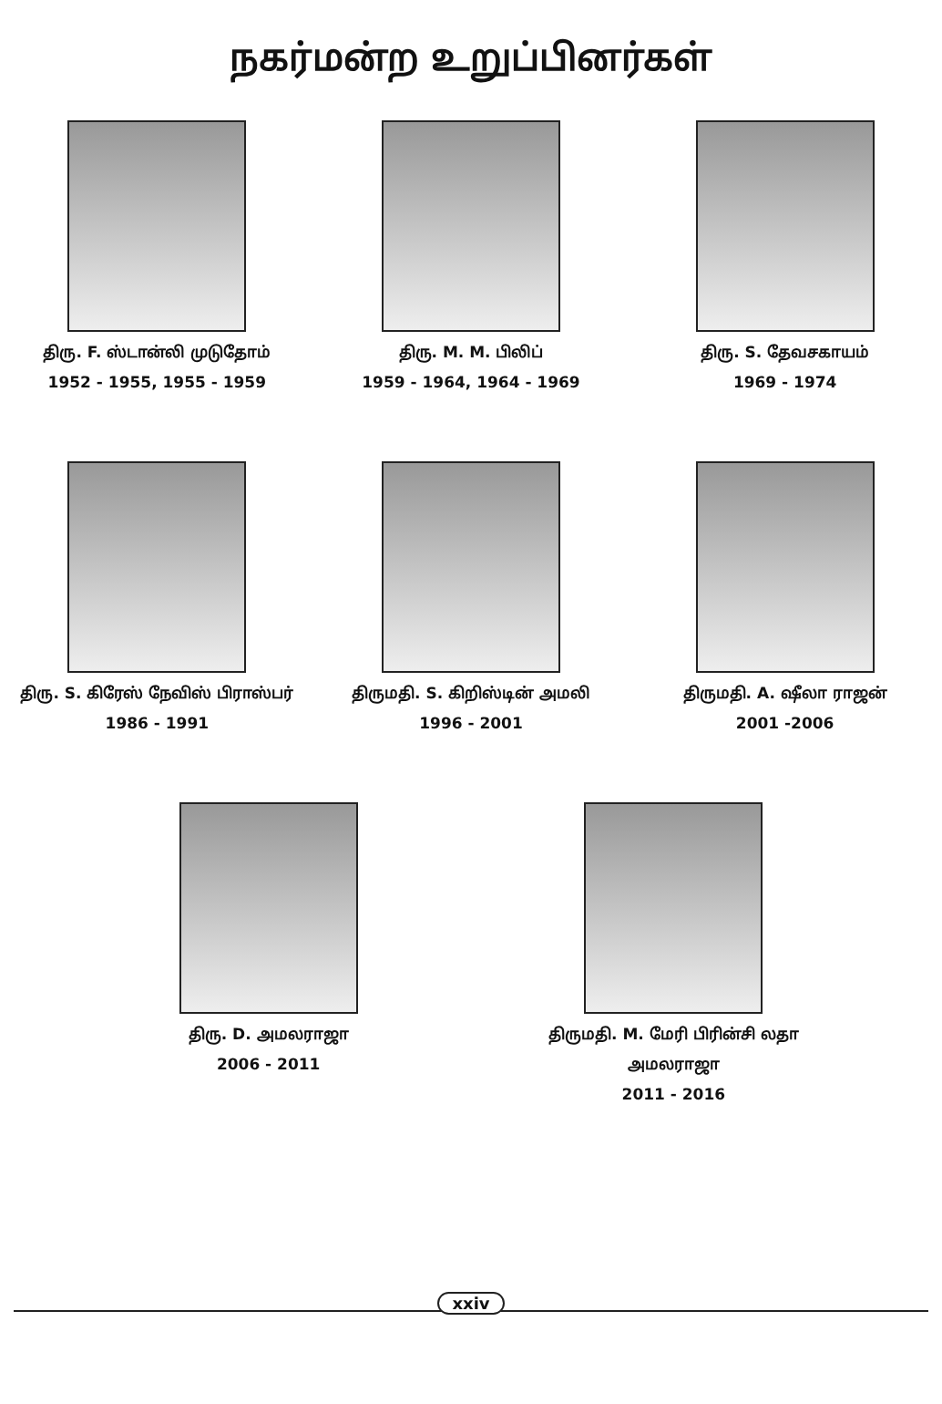நகர்மன்ற உறுப்பினர்கள்
திரு. F. ஸ்டான்லி முடுதோம்
1952 - 1955, 1955 - 1959
திரு. M. M. பிலிப்
1959 - 1964, 1964 - 1969
திரு. S. தேவசகாயம்
1969 - 1974
திரு. S. கிரேஸ் நேவிஸ் பிராஸ்பர்
1986 - 1991
திருமதி. S. கிறிஸ்டின் அமலி
1996 - 2001
திருமதி. A. ஷீலா ராஜன்
2001 -2006
திரு. D. அமலராஜா
2006 - 2011
திருமதி. M. மேரி பிரின்சி லதா
அமலராஜா
2011 - 2016
xxiv